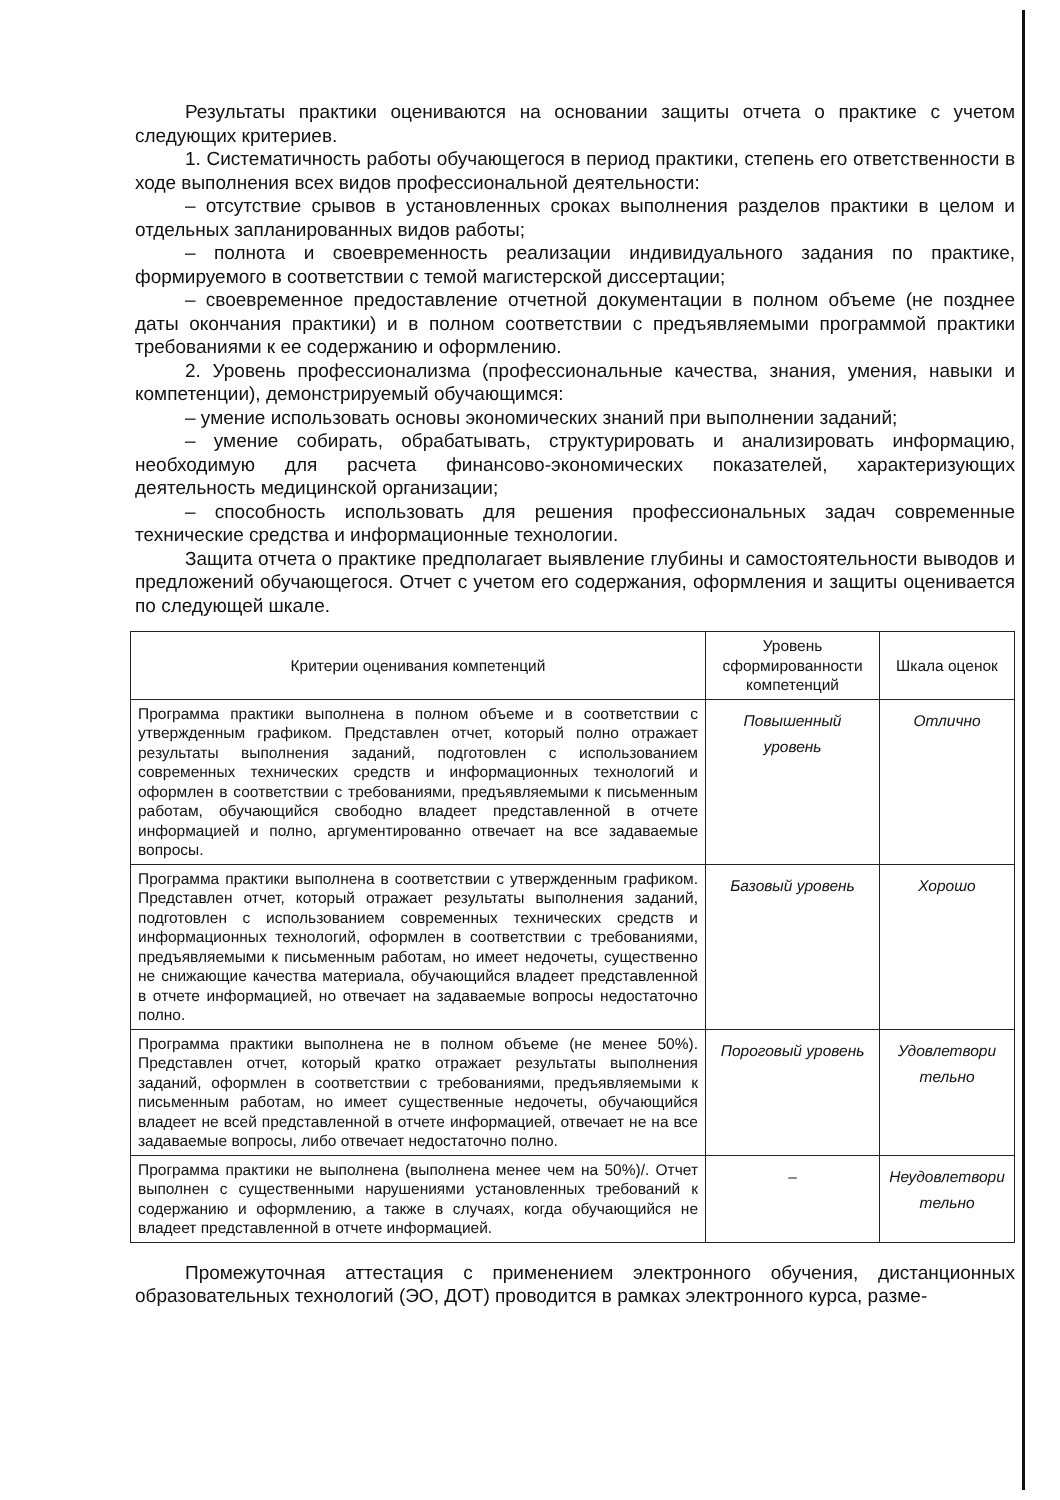Результаты практики оцениваются на основании защиты отчета о практике с учетом следующих критериев.
1. Систематичность работы обучающегося в период практики, степень его ответственности в ходе выполнения всех видов профессиональной деятельности:
– отсутствие срывов в установленных сроках выполнения разделов практики в целом и отдельных запланированных видов работы;
– полнота и своевременность реализации индивидуального задания по практике, формируемого в соответствии с темой магистерской диссертации;
– своевременное предоставление отчетной документации в полном объеме (не позднее даты окончания практики) и в полном соответствии с предъявляемыми программой практики требованиями к ее содержанию и оформлению.
2. Уровень профессионализма (профессиональные качества, знания, умения, навыки и компетенции), демонстрируемый обучающимся:
– умение использовать основы экономических знаний при выполнении заданий;
– умение собирать, обрабатывать, структурировать и анализировать информацию, необходимую для расчета финансово-экономических показателей, характеризующих деятельность медицинской организации;
– способность использовать для решения профессиональных задач современные технические средства и информационные технологии.
Защита отчета о практике предполагает выявление глубины и самостоятельности выводов и предложений обучающегося. Отчет с учетом его содержания, оформления и защиты оценивается по следующей шкале.
| Критерии оценивания компетенций | Уровень сформированности компетенций | Шкала оценок |
| --- | --- | --- |
| Программа практики выполнена в полном объеме и в соответствии с утвержденным графиком. Представлен отчет, который полно отражает результаты выполнения заданий, подготовлен с использованием современных технических средств и информационных технологий и оформлен в соответствии с требованиями, предъявляемыми к письменным работам, обучающийся свободно владеет представленной в отчете информацией и полно, аргументированно отвечает на все задаваемые вопросы. | Повышенный уровень | Отлично |
| Программа практики выполнена в соответствии с утвержденным графиком. Представлен отчет, который отражает результаты выполнения заданий, подготовлен с использованием современных технических средств и информационных технологий, оформлен в соответствии с требованиями, предъявляемыми к письменным работам, но имеет недочеты, существенно не снижающие качества материала, обучающийся владеет представленной в отчете информацией, но отвечает на задаваемые вопросы недостаточно полно. | Базовый уровень | Хорошо |
| Программа практики выполнена не в полном объеме (не менее 50%). Представлен отчет, который кратко отражает результаты выполнения заданий, оформлен в соответствии с требованиями, предъявляемыми к письменным работам, но имеет существенные недочеты, обучающийся владеет не всей представленной в отчете информацией, отвечает не на все задаваемые вопросы, либо отвечает недостаточно полно. | Пороговый уровень | Удовлетвори тельно |
| Программа практики не выполнена (выполнена менее чем на 50%)/. Отчет выполнен с существенными нарушениями установленных требований к содержанию и оформлению, а также в случаях, когда обучающийся не владеет представленной в отчете информацией. | – | Неудовлетвори тельно |
Промежуточная аттестация с применением электронного обучения, дистанционных образовательных технологий (ЭО, ДОТ) проводится в рамках электронного курса, разме-